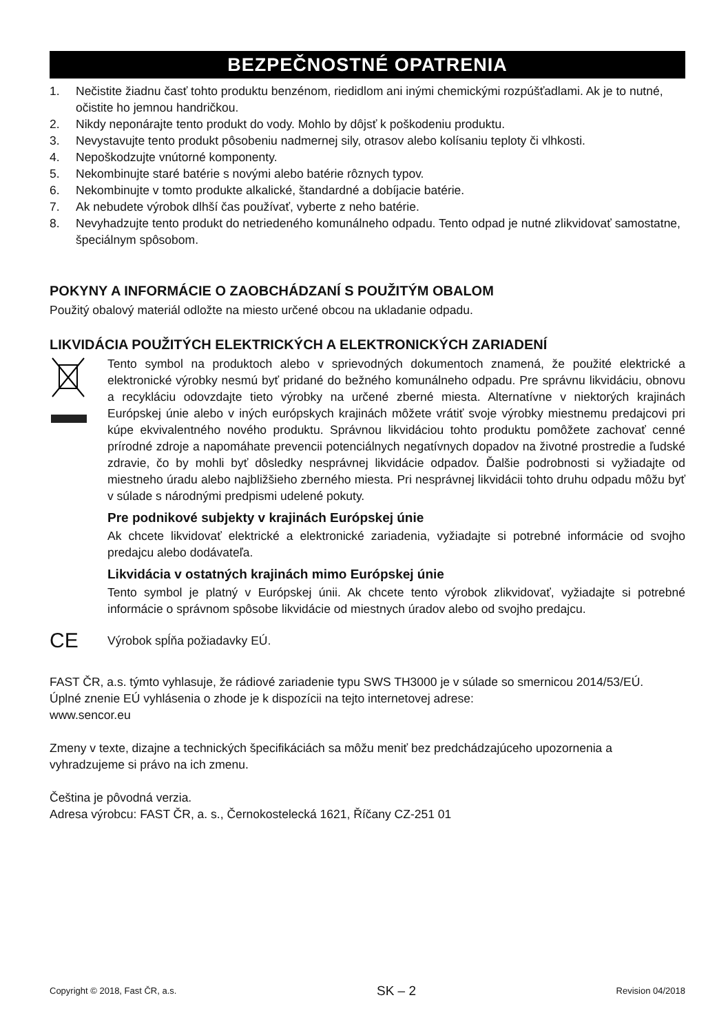BEZPEČNOSTNÉ OPATRENIA
1. Nečistite žiadnu časť tohto produktu benzénom, riedidlom ani inými chemickými rozpúšťadlami. Ak je to nutné, očistite ho jemnou handričkou.
2. Nikdy neponárajte tento produkt do vody. Mohlo by dôjsť k poškodeniu produktu.
3. Nevystavujte tento produkt pôsobeniu nadmernej sily, otrasov alebo kolísaniu teploty či vlhkosti.
4. Nepoškodzujte vnútorné komponenty.
5. Nekombinujte staré batérie s novými alebo batérie rôznych typov.
6. Nekombinujte v tomto produkte alkalické, štandardné a dobíjacie batérie.
7. Ak nebudete výrobok dlhší čas používať, vyberte z neho batérie.
8. Nevyhadzujte tento produkt do netriedeného komunálneho odpadu. Tento odpad je nutné zlikvidovať samostatne, špeciálnym spôsobom.
POKYNY A INFORMÁCIE O ZAOBCHÁDZANÍ S POUŽITÝM OBALOM
Použitý obalový materiál odložte na miesto určené obcou na ukladanie odpadu.
LIKVIDÁCIA POUŽITÝCH ELEKTRICKÝCH A ELEKTRONICKÝCH ZARIADENÍ
Tento symbol na produktoch alebo v sprievodných dokumentoch znamená, že použité elektrické a elektronické výrobky nesmú byť pridané do bežného komunálneho odpadu. Pre správnu likvidáciu, obnovu a recykláciu odovzdajte tieto výrobky na určené zberné miesta. Alternatívne v niektorých krajinách Európskej únie alebo v iných európskych krajinách môžete vrátiť svoje výrobky miestnemu predajcovi pri kúpe ekvivalentného nového produktu. Správnou likvidáciou tohto produktu pomôžete zachovať cenné prírodné zdroje a napomáhate prevencii potenciálnych negatívnych dopadov na životné prostredie a ľudské zdravie, čo by mohli byť dôsledky nesprávnej likvidácie odpadov. Ďalšie podrobnosti si vyžiadajte od miestneho úradu alebo najbližšieho zberného miesta. Pri nesprávnej likvidácii tohto druhu odpadu môžu byť v súlade s národnými predpismi udelené pokuty.
Pre podnikové subjekty v krajinách Európskej únie
Ak chcete likvidovať elektrické a elektronické zariadenia, vyžiadajte si potrebné informácie od svojho predajcu alebo dodávateľa.
Likvidácia v ostatných krajinách mimo Európskej únie
Tento symbol je platný v Európskej únii. Ak chcete tento výrobok zlikvidovať, vyžiadajte si potrebné informácie o správnom spôsobe likvidácie od miestnych úradov alebo od svojho predajcu.
CE
Výrobok spĺňa požiadavky EÚ.
FAST ČR, a.s. týmto vyhlasuje, že rádiové zariadenie typu SWS TH3000 je v súlade so smernicou 2014/53/EÚ.
Úplné znenie EÚ vyhlásenia o zhode je k dispozícii na tejto internetovej adrese:
www.sencor.eu
Zmeny v texte, dizajne a technických špecifikáciách sa môžu meniť bez predchádzajúceho upozornenia a vyhradzujeme si právo na ich zmenu.
Čeština je pôvodná verzia.
Adresa výrobcu: FAST ČR, a. s., Černokostelecká 1621, Říčany CZ-251 01
Copyright © 2018, Fast ČR, a.s. SK – 2 Revision 04/2018